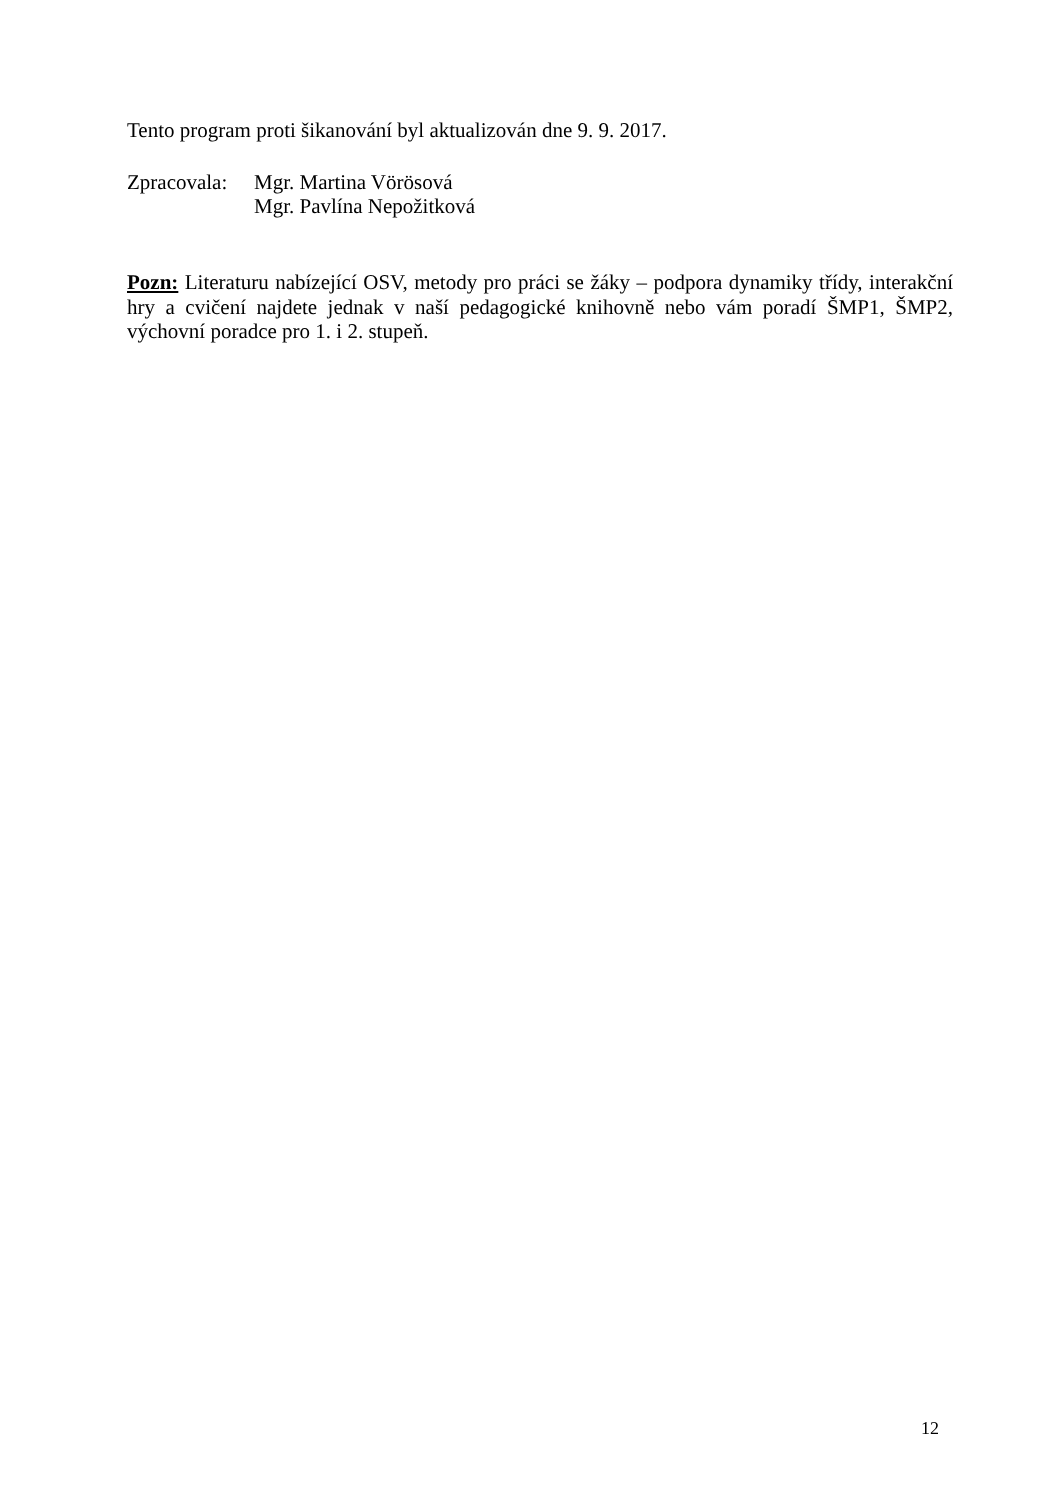Tento program proti šikanování byl aktualizován dne 9. 9. 2017.
Zpracovala:
Mgr. Martina Vörösová
Mgr. Pavlína Nepožitková
Pozn: Literaturu nabízející OSV, metody pro práci se žáky – podpora dynamiky třídy, interakční hry a cvičení najdete jednak v naší pedagogické knihovně nebo vám poradí ŠMP1, ŠMP2, výchovní poradce pro 1. i 2. stupeň.
12